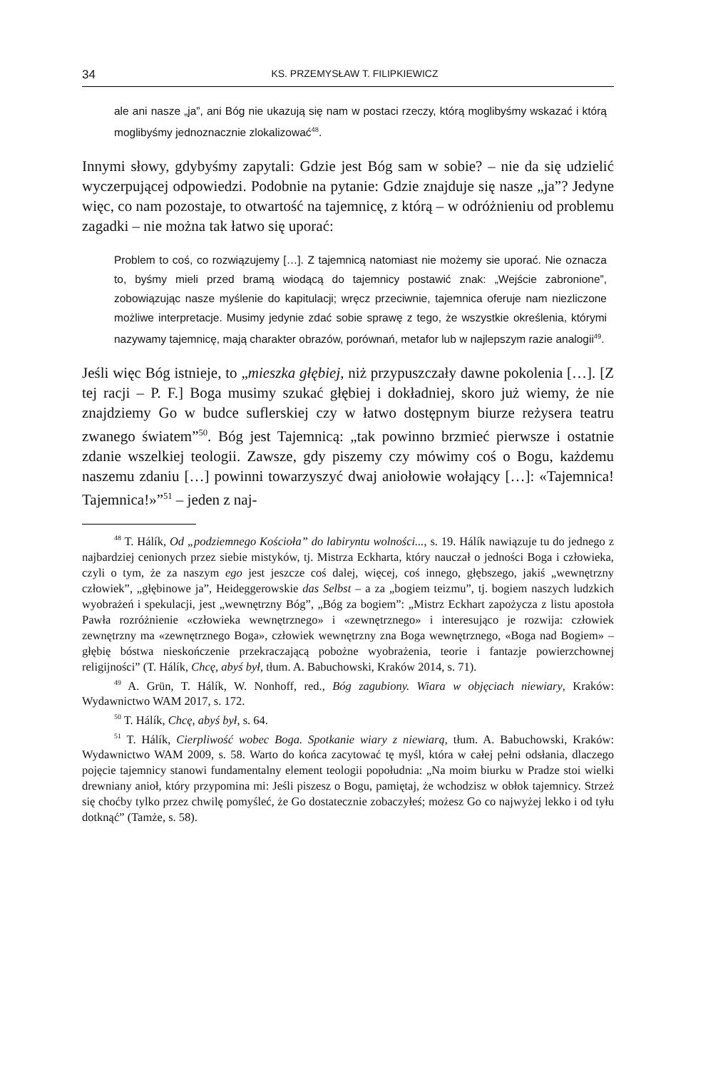34 KS. PRZEMYSŁAW T. FILIPKIEWICZ
ale ani nasze „ja”, ani Bóg nie ukazują się nam w postaci rzeczy, którą moglibyśmy wskazać i którą moglibyśmy jednoznacznie zlokalizować<sup>48</sup>.
Innymi słowy, gdybyśmy zapytali: Gdzie jest Bóg sam w sobie? – nie da się udzielić wyczerpującej odpowiedzi. Podobnie na pytanie: Gdzie znajduje się nasze „ja”? Jedyne więc, co nam pozostaje, to otwartość na tajemnicę, z którą – w odróżnieniu od problemu zagadki – nie można tak łatwo się uporać:
Problem to coś, co rozwiązujemy […]. Z tajemnicą natomiast nie możemy sie uporać. Nie oznacza to, byśmy mieli przed bramą wiodącą do tajemnicy postawić znak: „Wejście zabronione”, zobowiązując nasze myślenie do kapitulacji; wręcz przeciwnie, tajemnica oferuje nam niezliczone możliwe interpretacje. Musimy jedynie zdać sobie sprawę z tego, że wszystkie określenia, którymi nazywamy tajemnicę, mają charakter obrazów, porównań, metafor lub w najlepszym razie analogii<sup>49</sup>.
Jeśli więc Bóg istnieje, to „mieszka głębiej, niż przypuszczały dawne pokolenia […]. [Z tej racji – P. F.] Boga musimy szukać głębiej i dokładniej, skoro już wiemy, że nie znajdziemy Go w budce suflerskiej czy w łatwo dostępnym biurze reżysera teatru zwanego światem”<sup>50</sup>. Bóg jest Tajemnicą: „tak powinno brzmieć pierwsze i ostatnie zdanie wszelkiej teologii. Zawsze, gdy piszemy czy mówimy coś o Bogu, każdemu naszemu zdaniu […] powinni towarzyszyć dwaj aniołowie wołający […]: «Tajemnica! Tajemnica!»”<sup>51</sup> – jeden z naj-
<sup>48</sup> T. Hálík, Od „podziemnego Kościoła” do labiryntu wolności..., s. 19. Hálík nawiązuje tu do jednego z najbardziej cenionych przez siebie mistyków, tj. Mistrza Eckharta, który nauczał o jedności Boga i człowieka, czyli o tym, że za naszym ego jest jeszcze coś dalej, więcej, coś innego, głębszego, jakiś „wewnętrzny człowiek”, „głębinowe ja”, Heideggerowskie das Selbst – a za „bogiem teizmu”, tj. bogiem naszych ludzkich wyobrażeń i spekulacji, jest „wewnętrzny Bóg”, „Bóg za bogiem”: „Mistrz Eckhart zapożycza z listu apostoła Pawła rozróżnienie «człowieka wewnętrznego» i «zewnętrznego» i interesująco je rozwija: człowiek zewnętrzny ma «zewnętrznego Boga», człowiek wewnętrzny zna Boga wewnętrznego, «Boga nad Bogiem» – głębię bóstwa nieskończenie przekraczającą pobożne wyobrażenia, teorie i fantazje powierzchownej religijności” (T. Hálík, Chcę, abyś był, tłum. A. Babuchowski, Kraków 2014, s. 71).
<sup>49</sup> A. Grün, T. Hálík, W. Nonhoff, red., Bóg zagubiony. Wiara w objęciach niewiary, Kraków: Wydawnictwo WAM 2017, s. 172.
<sup>50</sup> T. Hálík, Chcę, abyś był, s. 64.
<sup>51</sup> T. Hálík, Cierpliwość wobec Boga. Spotkanie wiary z niewiarą, tłum. A. Babuchowski, Kraków: Wydawnictwo WAM 2009, s. 58. Warto do końca zacytować tę myśl, która w całej pełni odsłania, dlaczego pojęcie tajemnicy stanowi fundamentalny element teologii popołudnia: „Na moim biurku w Pradze stoi wielki drewniany anioł, który przypomina mi: Jeśli piszesz o Bogu, pamiętaj, że wchodzisz w obłok tajemnicy. Strzeż się choćby tylko przez chwilę pomyśleć, że Go dostatecznie zobaczyłeś; możesz Go co najwyżej lekko i od tyłu dotknąć” (Tamże, s. 58).